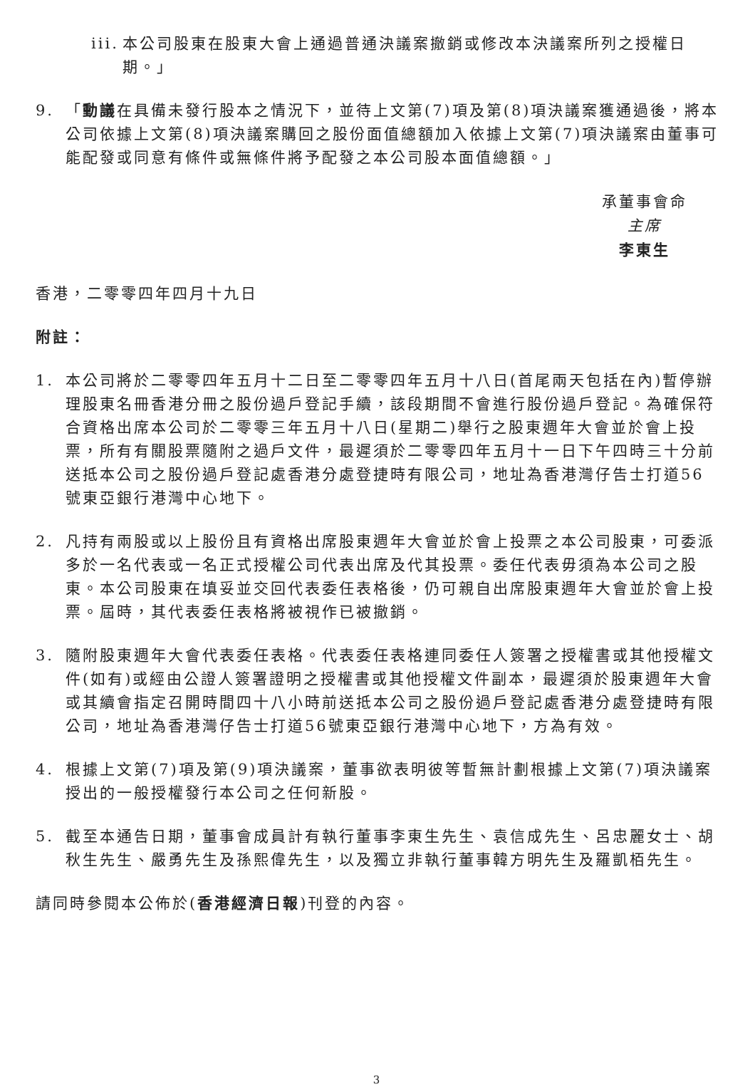iii.
本公司股東在股東大會上通過普通決議案撤銷或修改本決議案所列之授權日期。」
9. 「動議在具備未發行股本之情況下，並待上文第(7)項及第(8)項決議案獲通過後，將本公司依據上文第(8)項決議案購回之股份面值總額加入依據上文第(7)項決議案由董事可能配發或同意有條件或無條件將予配發之本公司股本面值總額。」
承董事會命
主席
李東生
香港，二零零四年四月十九日
附註：
1. 本公司將於二零零四年五月十二日至二零零四年五月十八日(首尾兩天包括在內)暫停辦理股東名冊香港分冊之股份過戶登記手續，該段期間不會進行股份過戶登記。為確保符合資格出席本公司於二零零三年五月十八日(星期二)舉行之股東週年大會並於會上投票，所有有關股票隨附之過戶文件，最遲須於二零零四年五月十一日下午四時三十分前送抵本公司之股份過戶登記處香港分處登捷時有限公司，地址為香港灣仔告士打道56號東亞銀行港灣中心地下。
2. 凡持有兩股或以上股份且有資格出席股東週年大會並於會上投票之本公司股東，可委派多於一名代表或一名正式授權公司代表出席及代其投票。委任代表毋須為本公司之股東。本公司股東在填妥並交回代表委任表格後，仍可親自出席股東週年大會並於會上投票。屆時，其代表委任表格將被視作已被撤銷。
3. 隨附股東週年大會代表委任表格。代表委任表格連同委任人簽署之授權書或其他授權文件(如有)或經由公證人簽署證明之授權書或其他授權文件副本，最遲須於股東週年大會或其續會指定召開時間四十八小時前送抵本公司之股份過戶登記處香港分處登捷時有限公司，地址為香港灣仔告士打道56號東亞銀行港灣中心地下，方為有效。
4. 根據上文第(7)項及第(9)項決議案，董事欲表明彼等暫無計劃根據上文第(7)項決議案授出的一般授權發行本公司之任何新股。
5. 截至本通告日期，董事會成員計有執行董事李東生先生、袁信成先生、呂忠麗女士、胡秋生先生、嚴勇先生及孫熙偉先生，以及獨立非執行董事韓方明先生及羅凱栢先生。
請同時參閱本公佈於(香港經濟日報)刊登的內容。
3